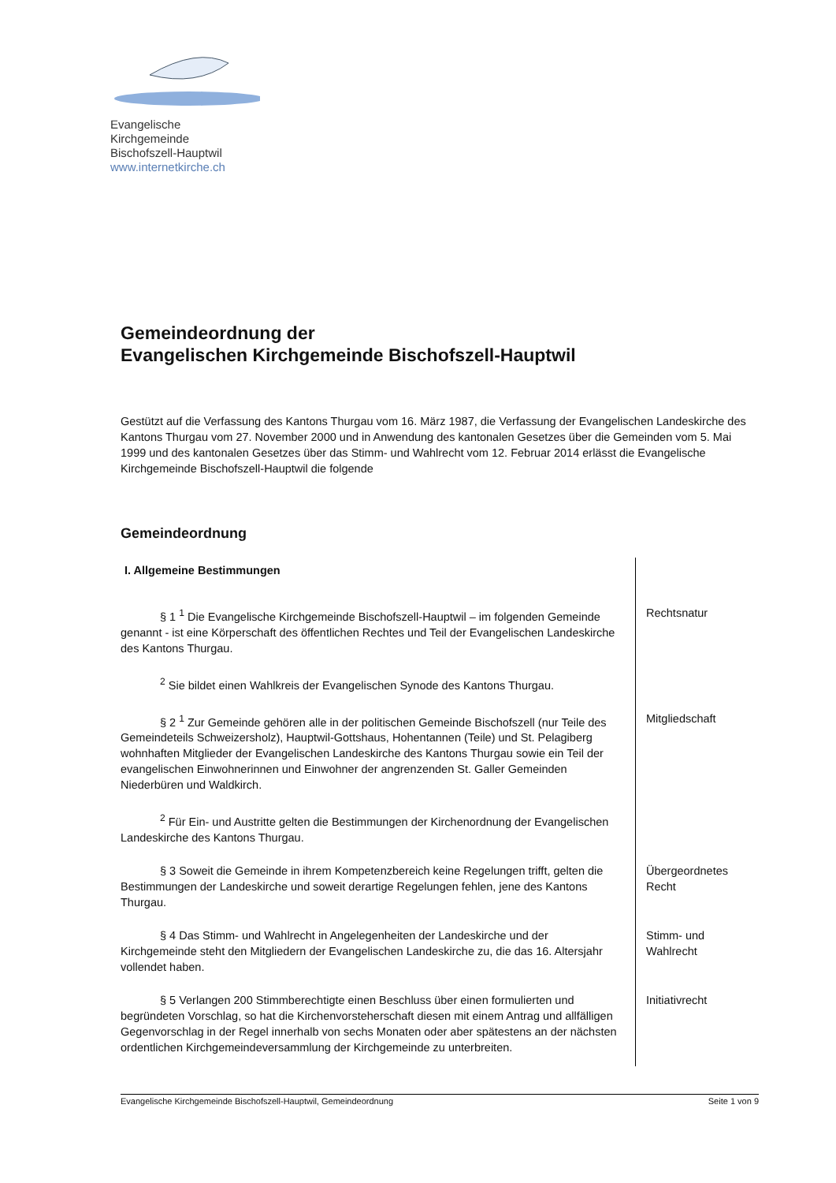Evangelische Kirchgemeinde
Bischofszell-Hauptwil
www.internetkirche.ch
Gemeindeordnung der
Evangelischen Kirchgemeinde Bischofszell-Hauptwil
Gestützt auf die Verfassung des Kantons Thurgau vom 16. März 1987, die Verfassung der Evangelischen Landeskirche des Kantons Thurgau vom 27. November 2000 und in Anwendung des kantonalen Gesetzes über die Gemeinden vom 5. Mai 1999 und des kantonalen Gesetzes über das Stimm- und Wahlrecht vom 12. Februar 2014 erlässt die Evangelische Kirchgemeinde Bischofszell-Hauptwil die folgende
Gemeindeordnung
I. Allgemeine Bestimmungen
§ 1 <sup>1</sup> Die Evangelische Kirchgemeinde Bischofszell-Hauptwil – im folgenden Gemeinde genannt - ist eine Körperschaft des öffentlichen Rechtes und Teil der Evangelischen Landeskirche des Kantons Thurgau.
Rechtsnatur
<sup>2</sup> Sie bildet einen Wahlkreis der Evangelischen Synode des Kantons Thurgau.
§ 2 <sup>1</sup> Zur Gemeinde gehören alle in der politischen Gemeinde Bischofszell (nur Teile des Gemeindeteils Schweizersholz), Hauptwil-Gottshaus, Hohentannen (Teile) und St. Pelagiberg wohnhaften Mitglieder der Evangelischen Landeskirche des Kantons Thurgau sowie ein Teil der evangelischen Einwohnerinnen und Einwohner der angrenzenden St. Galler Gemeinden Niederbüren und Waldkirch.
Mitgliedschaft
<sup>2</sup> Für Ein- und Austritte gelten die Bestimmungen der Kirchenordnung der Evangelischen Landeskirche des Kantons Thurgau.
§ 3 Soweit die Gemeinde in ihrem Kompetenzbereich keine Regelungen trifft, gelten die Bestimmungen der Landeskirche und soweit derartige Regelungen fehlen, jene des Kantons Thurgau.
Übergeordnetes Recht
§ 4 Das Stimm- und Wahlrecht in Angelegenheiten der Landeskirche und der Kirchgemeinde steht den Mitgliedern der Evangelischen Landeskirche zu, die das 16. Altersjahr vollendet haben.
Stimm- und Wahlrecht
§ 5 Verlangen 200 Stimmberechtigte einen Beschluss über einen formulierten und begründeten Vorschlag, so hat die Kirchenvorsteherschaft diesen mit einem Antrag und allfälligen Gegenvorschlag in der Regel innerhalb von sechs Monaten oder aber spätestens an der nächsten ordentlichen Kirchgemeindeversammlung der Kirchgemeinde zu unterbreiten.
Initiativrecht
Evangelische Kirchgemeinde Bischofszell-Hauptwil, Gemeindeordnung Seite 1 von 9